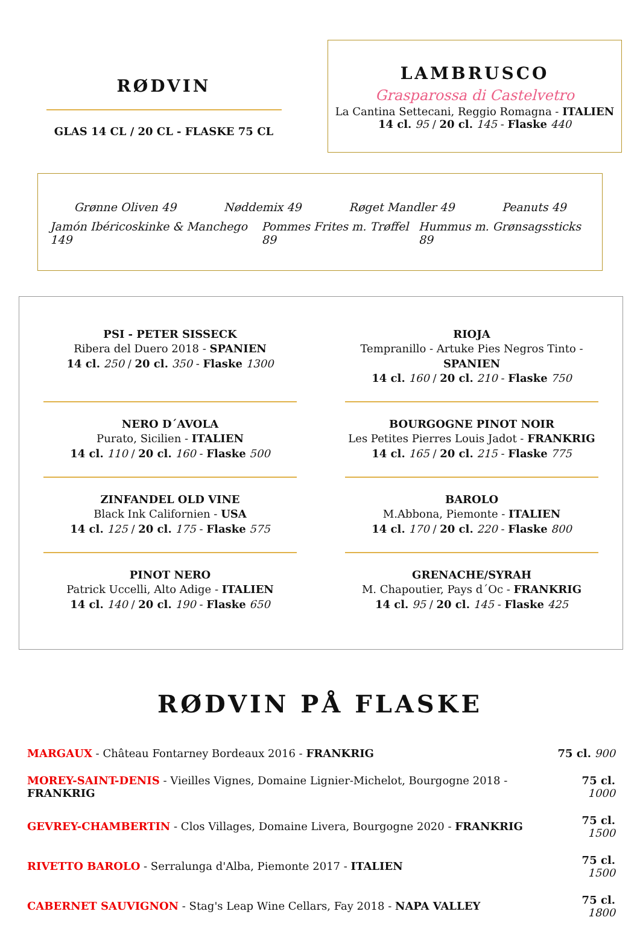RØDVIN
GLAS 14 CL / 20 CL - FLASKE 75 CL
LAMBRUSCO
Grasparossa di Castelvetro
La Cantina Settecani, Reggio Romagna - ITALIEN
14 cl. 95 / 20 cl. 145 - Flaske 440
Grønne Oliven 49 Nøddemix 49 Røget Mandler 49 Peanuts 49
Jamón Ibéricoskinke & Manchego 149 Pommes Frites m. Trøffel 89 Hummus m. Grønsagssticks 89
PSI - PETER SISSECK
Ribera del Duero 2018 - SPANIEN
14 cl. 250 / 20 cl. 350 - Flaske 1300
RIOJA
Tempranillo - Artuke Pies Negros Tinto - SPANIEN
14 cl. 160 / 20 cl. 210 - Flaske 750
NERO D´AVOLA
Purato, Sicilien - ITALIEN
14 cl. 110 / 20 cl. 160 - Flaske 500
BOURGOGNE PINOT NOIR
Les Petites Pierres Louis Jadot - FRANKRIG
14 cl. 165 / 20 cl. 215 - Flaske 775
ZINFANDEL OLD VINE
Black Ink Californien - USA
14 cl. 125 / 20 cl. 175 - Flaske 575
BAROLO
M.Abbona, Piemonte - ITALIEN
14 cl. 170 / 20 cl. 220 - Flaske 800
PINOT NERO
Patrick Uccelli, Alto Adige - ITALIEN
14 cl. 140 / 20 cl. 190 - Flaske 650
GRENACHE/SYRAH
M. Chapoutier, Pays d´Oc - FRANKRIG
14 cl. 95 / 20 cl. 145 - Flaske 425
RØDVIN PÅ FLASKE
| MARGAUX - Château Fontarney Bordeaux 2016 - FRANKRIG | 75 cl. 900 |
| MOREY-SAINT-DENIS - Vieilles Vignes, Domaine Lignier-Michelot, Bourgogne 2018 - FRANKRIG | 75 cl. 1000 |
| GEVREY-CHAMBERTIN - Clos Villages, Domaine Livera, Bourgogne 2020 - FRANKRIG | 75 cl. 1500 |
| RIVETTO BAROLO - Serralunga d'Alba, Piemonte 2017 - ITALIEN | 75 cl. 1500 |
| CABERNET SAUVIGNON - Stag's Leap Wine Cellars, Fay 2018 - NAPA VALLEY | 75 cl. 1800 |